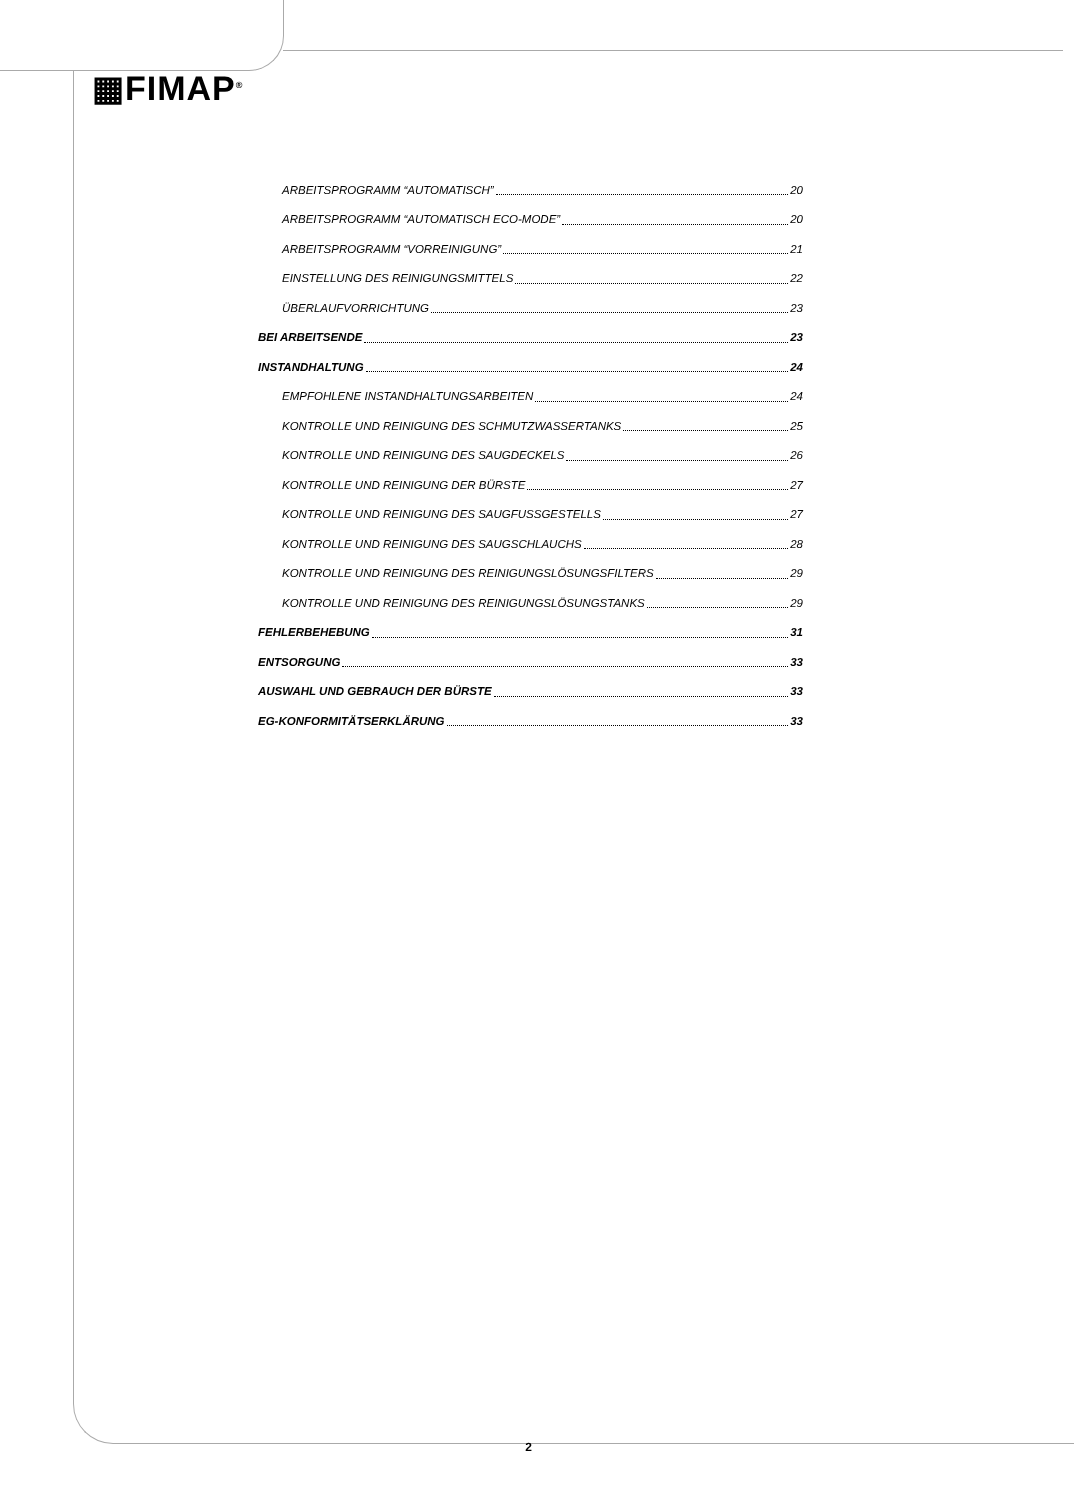▦FIMAP<sup>®</sup>
ARBEITSPROGRAMM “AUTOMATISCH” 20
ARBEITSPROGRAMM “AUTOMATISCH ECO-MODE” 20
ARBEITSPROGRAMM “VORREINIGUNG” 21
EINSTELLUNG DES REINIGUNGSMITTELS 22
ÜBERLAUFVORRICHTUNG 23
BEI ARBEITSENDE 23
INSTANDHALTUNG 24
EMPFOHLENE INSTANDHALTUNGSARBEITEN 24
KONTROLLE UND REINIGUNG DES SCHMUTZWASSERTANKS 25
KONTROLLE UND REINIGUNG DES SAUGDECKELS 26
KONTROLLE UND REINIGUNG DER BÜRSTE 27
KONTROLLE UND REINIGUNG DES SAUGFUSSGESTELLS 27
KONTROLLE UND REINIGUNG DES SAUGSCHLAUCHS 28
KONTROLLE UND REINIGUNG DES REINIGUNGSLÖSUNGSFILTERS 29
KONTROLLE UND REINIGUNG DES REINIGUNGSLÖSUNGSTANKS 29
FEHLERBEHEBUNG 31
ENTSORGUNG 33
AUSWAHL UND GEBRAUCH DER BÜRSTE 33
EG-KONFORMITÄTSERKLÄRUNG 33
2